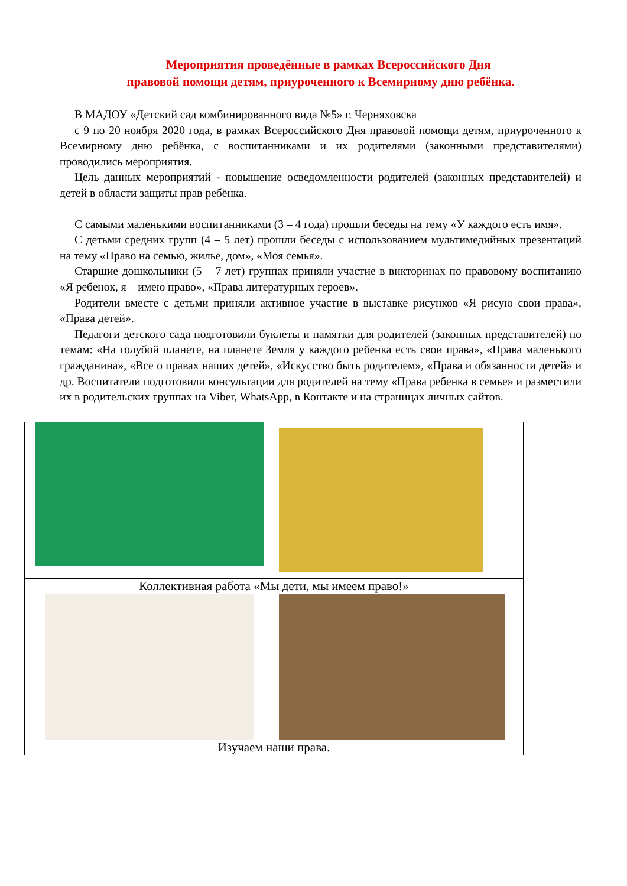Мероприятия проведённые в рамках Всероссийского Дня
правовой помощи детям, приуроченного к Всемирному дню ребёнка.
В МАДОУ «Детский сад комбинированного вида №5» г. Черняховска
с 9 по 20 ноября 2020 года, в рамках Всероссийского Дня правовой помощи детям, приуроченного к Всемирному дню ребёнка, с воспитанниками и их родителями (законными представителями) проводились мероприятия.
Цель данных мероприятий - повышение осведомленности родителей (законных представителей) и детей в области защиты прав ребёнка.
С самыми маленькими воспитанниками (3 – 4 года) прошли беседы на тему «У каждого есть имя».
С детьми средних групп (4 – 5 лет) прошли беседы с использованием мультимедийных презентаций на тему «Право на семью, жилье, дом», «Моя семья».
Старшие дошкольники (5 – 7 лет) группах приняли участие в викторинах по правовому воспитанию «Я ребенок, я – имею право», «Права литературных героев».
Родители вместе с детьми приняли активное участие в выставке рисунков «Я рисую свои права», «Права детей».
Педагоги детского сада подготовили буклеты и памятки для родителей (законных представителей) по темам: «На голубой планете, на планете Земля у каждого ребенка есть свои права», «Права маленького гражданина», «Все о правах наших детей», «Искусство быть родителем», «Права и обязанности детей» и др. Воспитатели подготовили консультации для родителей на тему «Права ребенка в семье» и разместили их в родительских группах на Viber, WhatsApp, в Контакте и на страницах личных сайтов.
| Коллективная работа «Мы дети, мы имеем право!» | |
| Изучаем наши права. | |